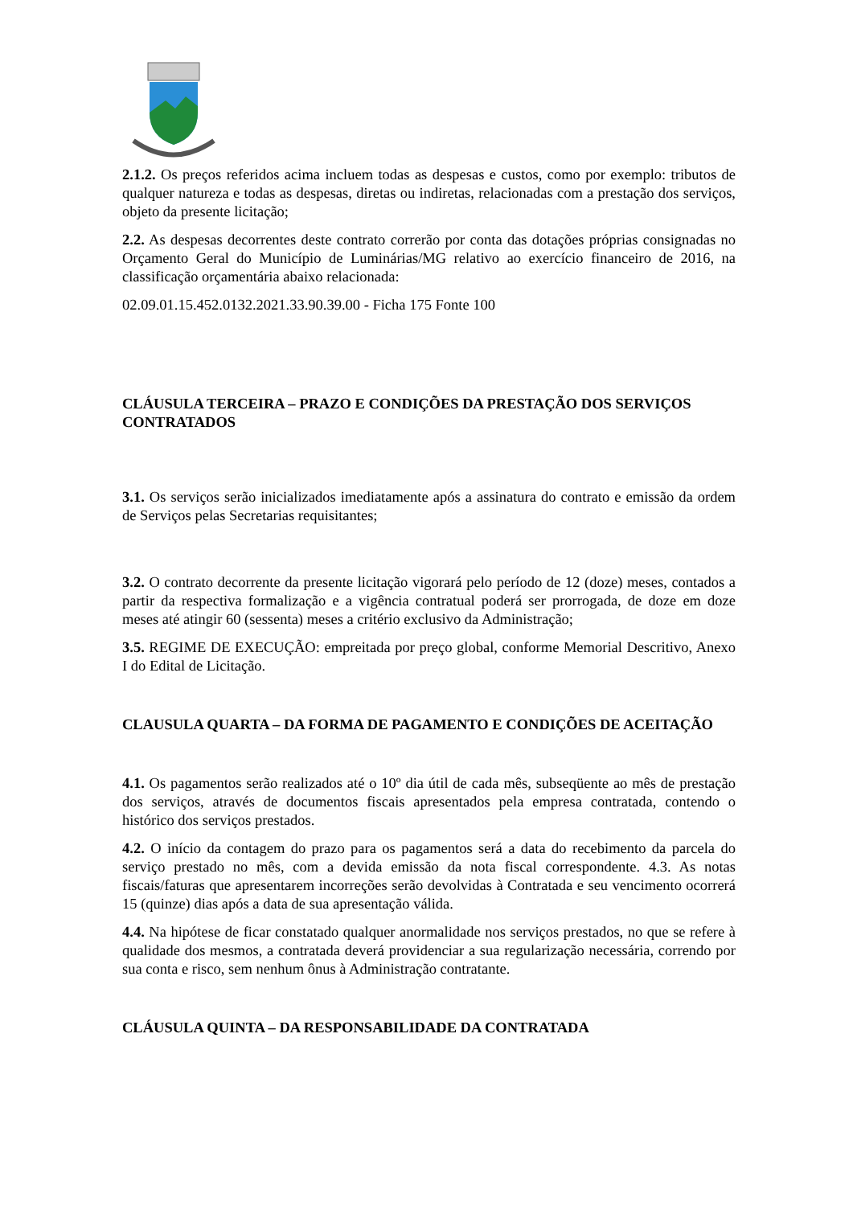2.1.2. Os preços referidos acima incluem todas as despesas e custos, como por exemplo: tributos de qualquer natureza e todas as despesas, diretas ou indiretas, relacionadas com a prestação dos serviços, objeto da presente licitação;
2.2. As despesas decorrentes deste contrato correrão por conta das dotações próprias consignadas no Orçamento Geral do Município de Luminárias/MG relativo ao exercício financeiro de 2016, na classificação orçamentária abaixo relacionada:
02.09.01.15.452.0132.2021.33.90.39.00 - Ficha 175 Fonte 100
CLÁUSULA TERCEIRA – PRAZO E CONDIÇÕES DA PRESTAÇÃO DOS SERVIÇOS CONTRATADOS
3.1. Os serviços serão inicializados imediatamente após a assinatura do contrato e emissão da ordem de Serviços pelas Secretarias requisitantes;
3.2. O contrato decorrente da presente licitação vigorará pelo período de 12 (doze) meses, contados a partir da respectiva formalização e a vigência contratual poderá ser prorrogada, de doze em doze meses até atingir 60 (sessenta) meses a critério exclusivo da Administração;
3.5. REGIME DE EXECUÇÃO: empreitada por preço global, conforme Memorial Descritivo, Anexo I do Edital de Licitação.
CLAUSULA QUARTA – DA FORMA DE PAGAMENTO E CONDIÇÕES DE ACEITAÇÃO
4.1. Os pagamentos serão realizados até o 10º dia útil de cada mês, subseqüente ao mês de prestação dos serviços, através de documentos fiscais apresentados pela empresa contratada, contendo o histórico dos serviços prestados.
4.2. O início da contagem do prazo para os pagamentos será a data do recebimento da parcela do serviço prestado no mês, com a devida emissão da nota fiscal correspondente. 4.3. As notas fiscais/faturas que apresentarem incorreções serão devolvidas à Contratada e seu vencimento ocorrerá 15 (quinze) dias após a data de sua apresentação válida.
4.4. Na hipótese de ficar constatado qualquer anormalidade nos serviços prestados, no que se refere à qualidade dos mesmos, a contratada deverá providenciar a sua regularização necessária, correndo por sua conta e risco, sem nenhum ônus à Administração contratante.
CLÁUSULA QUINTA – DA RESPONSABILIDADE DA CONTRATADA